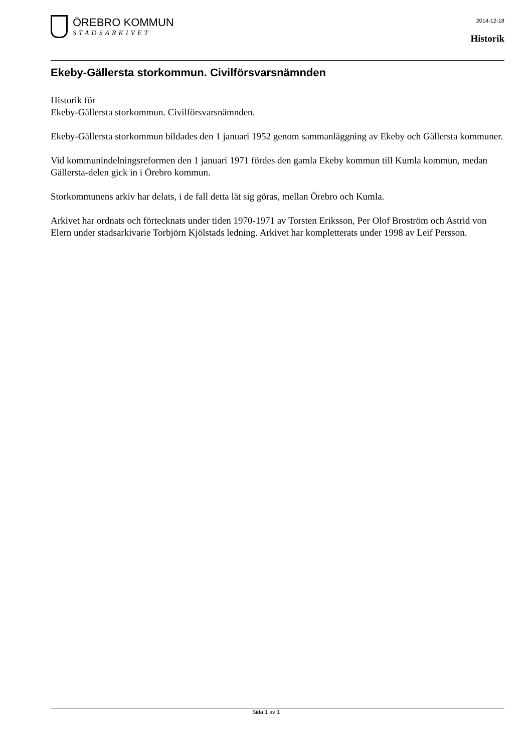ÖREBRO KOMMUN
STADSARKIVET
2014-12-18
Historik
Ekeby-Gällersta storkommun. Civilförsvarsnämnden
Historik för
Ekeby-Gällersta storkommun. Civilförsvarsnämnden.
Ekeby-Gällersta storkommun bildades den 1 januari 1952 genom sammanläggning av Ekeby och Gällersta kommuner.
Vid kommunindelningsreformen den 1 januari 1971 fördes den gamla Ekeby kommun till Kumla kommun, medan Gällersta-delen gick in i Örebro kommun.
Storkommunens arkiv har delats, i de fall detta lät sig göras, mellan Örebro och Kumla.
Arkivet har ordnats och förtecknats under tiden 1970-1971 av Torsten Eriksson, Per Olof Broström och Astrid von Elern under stadsarkivarie Torbjörn Kjölstads ledning. Arkivet har kompletterats under 1998 av Leif Persson.
Sida 1 av 1